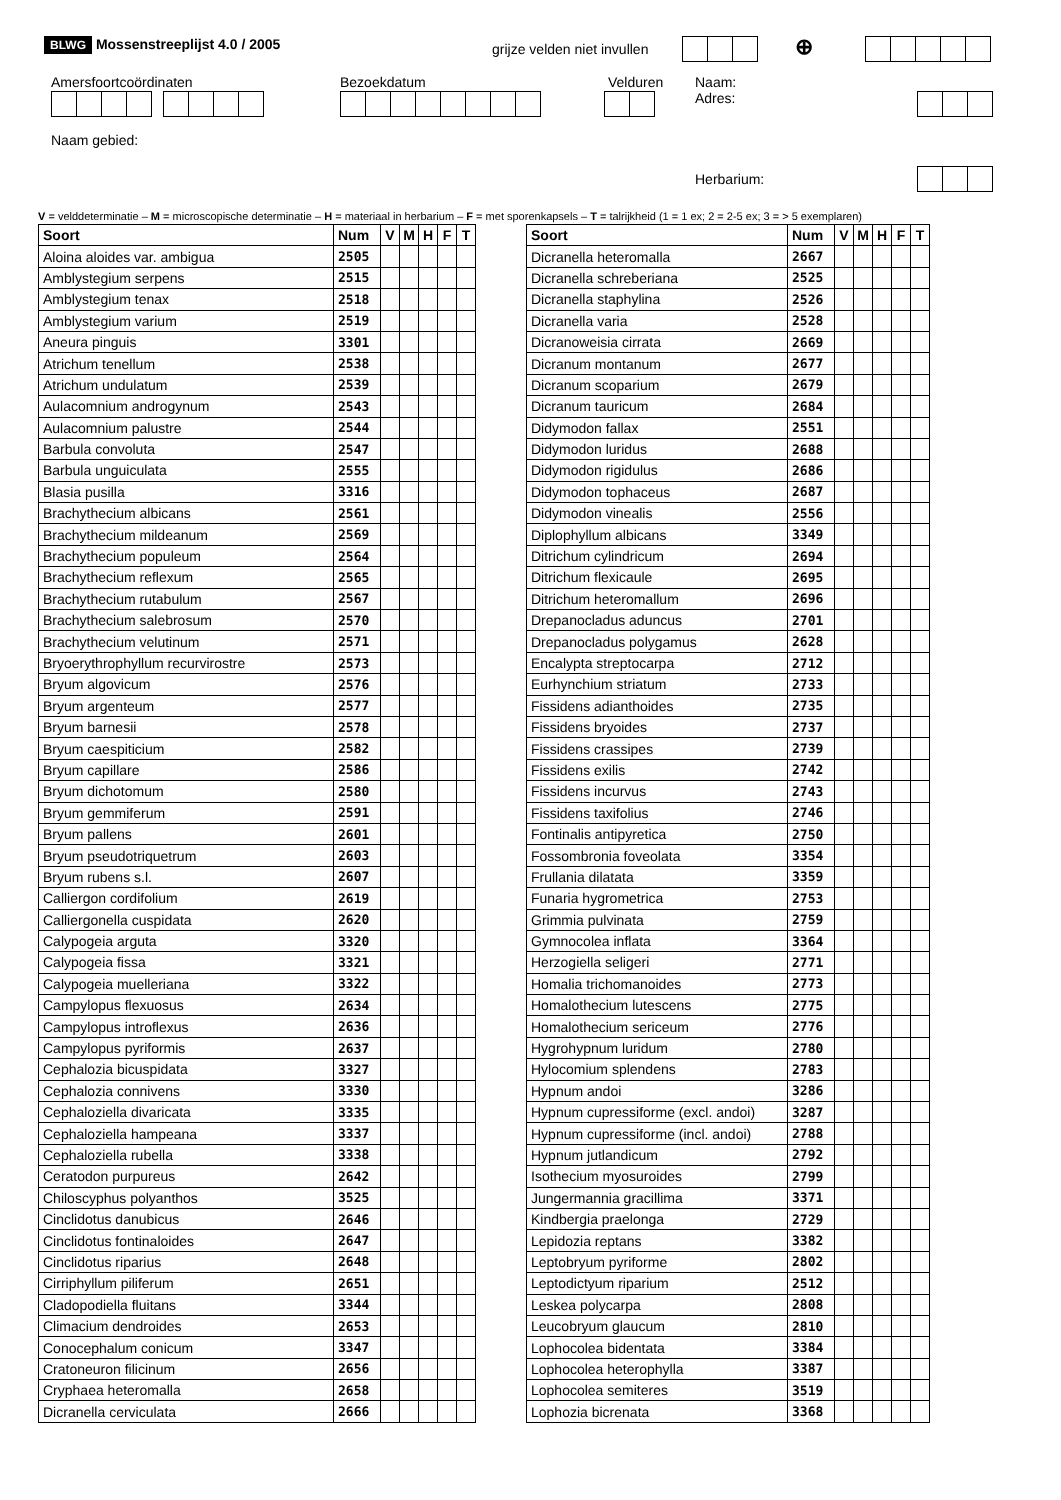BLWG Mossenstreeplijst 4.0 / 2005
grijze velden niet invullen ⊕
Amersfoortcoördinaten Bezoekdatum Velduren
Naam:
Adres:
Naam gebied:
Herbarium:
V = velddeterminatie – M = microscopische determinatie – H = materiaal in herbarium – F = met sporenkapsels – T = talrijkheid (1 = 1 ex; 2 = 2-5 ex; 3 = > 5 exemplaren)
| Soort | Num | V | M | H | F | T |
| --- | --- | --- | --- | --- | --- | --- |
| Aloina aloides var. ambigua | 2505 | | | | | |
| Amblystegium serpens | 2515 | | | | | |
| Amblystegium tenax | 2518 | | | | | |
| Amblystegium varium | 2519 | | | | | |
| Aneura pinguis | 3301 | | | | | |
| Atrichum tenellum | 2538 | | | | | |
| Atrichum undulatum | 2539 | | | | | |
| Aulacomnium androgynum | 2543 | | | | | |
| Aulacomnium palustre | 2544 | | | | | |
| Barbula convoluta | 2547 | | | | | |
| Barbula unguiculata | 2555 | | | | | |
| Blasia pusilla | 3316 | | | | | |
| Brachythecium albicans | 2561 | | | | | |
| Brachythecium mildeanum | 2569 | | | | | |
| Brachythecium populeum | 2564 | | | | | |
| Brachythecium reflexum | 2565 | | | | | |
| Brachythecium rutabulum | 2567 | | | | | |
| Brachythecium salebrosum | 2570 | | | | | |
| Brachythecium velutinum | 2571 | | | | | |
| Bryoerythrophyllum recurvirostre | 2573 | | | | | |
| Bryum algovicum | 2576 | | | | | |
| Bryum argenteum | 2577 | | | | | |
| Bryum barnesii | 2578 | | | | | |
| Bryum caespiticium | 2582 | | | | | |
| Bryum capillare | 2586 | | | | | |
| Bryum dichotomum | 2580 | | | | | |
| Bryum gemmiferum | 2591 | | | | | |
| Bryum pallens | 2601 | | | | | |
| Bryum pseudotriquetrum | 2603 | | | | | |
| Bryum rubens s.l. | 2607 | | | | | |
| Calliergon cordifolium | 2619 | | | | | |
| Calliergonella cuspidata | 2620 | | | | | |
| Calypogeia arguta | 3320 | | | | | |
| Calypogeia fissa | 3321 | | | | | |
| Calypogeia muelleriana | 3322 | | | | | |
| Campylopus flexuosus | 2634 | | | | | |
| Campylopus introflexus | 2636 | | | | | |
| Campylopus pyriformis | 2637 | | | | | |
| Cephalozia bicuspidata | 3327 | | | | | |
| Cephalozia connivens | 3330 | | | | | |
| Cephaloziella divaricata | 3335 | | | | | |
| Cephaloziella hampeana | 3337 | | | | | |
| Cephaloziella rubella | 3338 | | | | | |
| Ceratodon purpureus | 2642 | | | | | |
| Chiloscyphus polyanthos | 3525 | | | | | |
| Cinclidotus danubicus | 2646 | | | | | |
| Cinclidotus fontinaloides | 2647 | | | | | |
| Cinclidotus riparius | 2648 | | | | | |
| Cirriphyllum piliferum | 2651 | | | | | |
| Cladopodiella fluitans | 3344 | | | | | |
| Climacium dendroides | 2653 | | | | | |
| Conocephalum conicum | 3347 | | | | | |
| Cratoneuron filicinum | 2656 | | | | | |
| Cryphaea heteromalla | 2658 | | | | | |
| Dicranella cerviculata | 2666 | | | | | |
| Soort | Num | V | M | H | F | T |
| --- | --- | --- | --- | --- | --- | --- |
| Dicranella heteromalla | 2667 | | | | | |
| Dicranella schreberiana | 2525 | | | | | |
| Dicranella staphylina | 2526 | | | | | |
| Dicranella varia | 2528 | | | | | |
| Dicranoweisia cirrata | 2669 | | | | | |
| Dicranum montanum | 2677 | | | | | |
| Dicranum scoparium | 2679 | | | | | |
| Dicranum tauricum | 2684 | | | | | |
| Didymodon fallax | 2551 | | | | | |
| Didymodon luridus | 2688 | | | | | |
| Didymodon rigidulus | 2686 | | | | | |
| Didymodon tophaceus | 2687 | | | | | |
| Didymodon vinealis | 2556 | | | | | |
| Diplophyllum albicans | 3349 | | | | | |
| Ditrichum cylindricum | 2694 | | | | | |
| Ditrichum flexicaule | 2695 | | | | | |
| Ditrichum heteromallum | 2696 | | | | | |
| Drepanocladus aduncus | 2701 | | | | | |
| Drepanocladus polygamus | 2628 | | | | | |
| Encalypta streptocarpa | 2712 | | | | | |
| Eurhynchium striatum | 2733 | | | | | |
| Fissidens adianthoides | 2735 | | | | | |
| Fissidens bryoides | 2737 | | | | | |
| Fissidens crassipes | 2739 | | | | | |
| Fissidens exilis | 2742 | | | | | |
| Fissidens incurvus | 2743 | | | | | |
| Fissidens taxifolius | 2746 | | | | | |
| Fontinalis antipyretica | 2750 | | | | | |
| Fossombronia foveolata | 3354 | | | | | |
| Frullania dilatata | 3359 | | | | | |
| Funaria hygrometrica | 2753 | | | | | |
| Grimmia pulvinata | 2759 | | | | | |
| Gymnocolea inflata | 3364 | | | | | |
| Herzogiella seligeri | 2771 | | | | | |
| Homalia trichomanoides | 2773 | | | | | |
| Homalothecium lutescens | 2775 | | | | | |
| Homalothecium sericeum | 2776 | | | | | |
| Hygrohypnum luridum | 2780 | | | | | |
| Hylocomium splendens | 2783 | | | | | |
| Hypnum andoi | 3286 | | | | | |
| Hypnum cupressiforme (excl. andoi) | 3287 | | | | | |
| Hypnum cupressiforme (incl. andoi) | 2788 | | | | | |
| Hypnum jutlandicum | 2792 | | | | | |
| Isothecium myosuroides | 2799 | | | | | |
| Jungermannia gracillima | 3371 | | | | | |
| Kindbergia praelonga | 2729 | | | | | |
| Lepidozia reptans | 3382 | | | | | |
| Leptobryum pyriforme | 2802 | | | | | |
| Leptodictyum riparium | 2512 | | | | | |
| Leskea polycarpa | 2808 | | | | | |
| Leucobryum glaucum | 2810 | | | | | |
| Lophocolea bidentata | 3384 | | | | | |
| Lophocolea heterophylla | 3387 | | | | | |
| Lophocolea semiteres | 3519 | | | | | |
| Lophozia bicrenata | 3368 | | | | | |